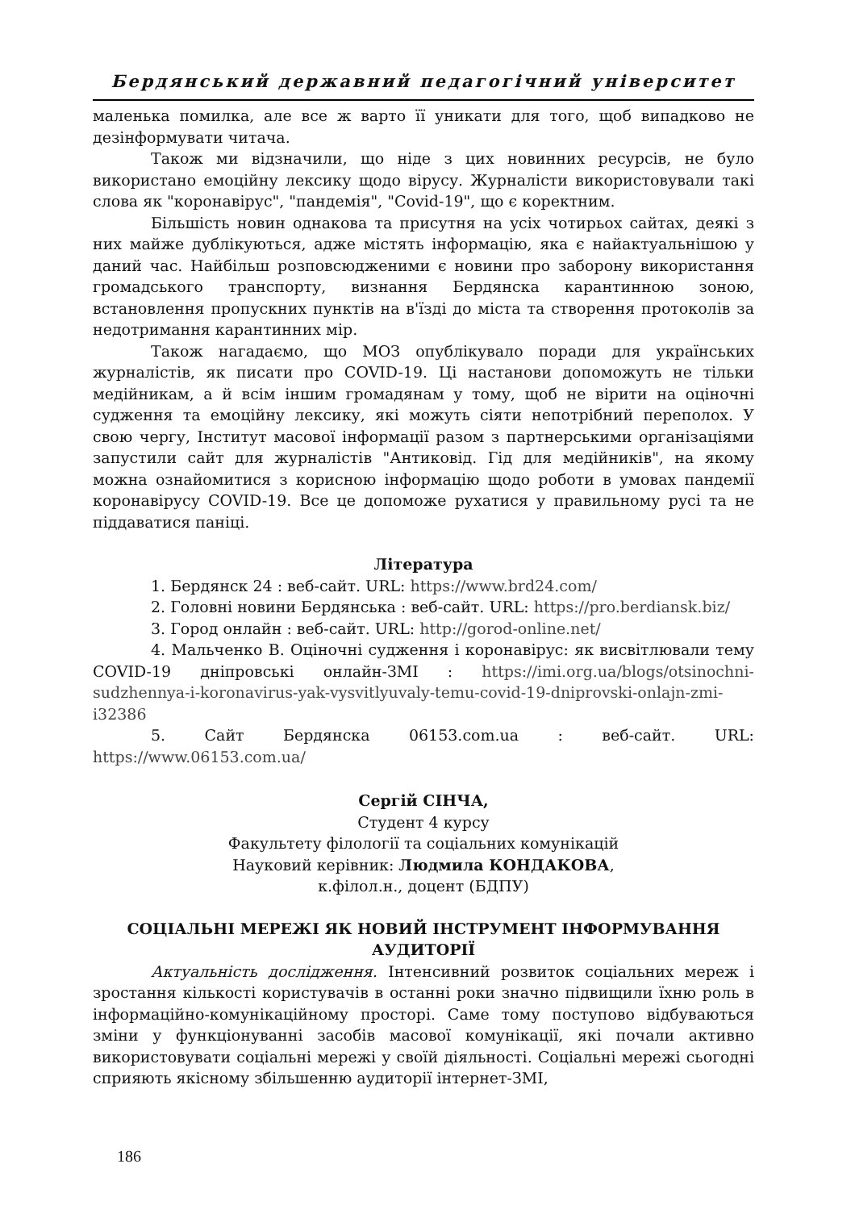Бердянський державний педагогічний університет
маленька помилка, але все ж варто її уникати для того, щоб випадково не дезінформувати читача.
Також ми відзначили, що ніде з цих новинних ресурсів, не було використано емоційну лексику щодо вірусу. Журналісти використовували такі слова як "коронавірус", "пандемія", "Covid-19", що є коректним.
Більшість новин однакова та присутня на усіх чотирьох сайтах, деякі з них майже дублікуються, адже містять інформацію, яка є найактуальнішою у даний час. Найбільш розповсюдженими є новини про заборону використання громадського транспорту, визнання Бердянска карантинною зоною, встановлення пропускних пунктів на в'їзді до міста та створення протоколів за недотримання карантинних мір.
Також нагадаємо, що МОЗ опублікувало поради для українських журналістів, як писати про COVID-19. Ці настанови допоможуть не тільки медійникам, а й всім іншим громадянам у тому, щоб не вірити на оціночні судження та емоційну лексику, які можуть сіяти непотрібний переполох. У свою чергу, Інститут масової інформації разом з партнерськими організаціями запустили сайт для журналістів "Антиковід. Гід для медійників", на якому можна ознайомитися з корисною інформацію щодо роботи в умовах пандемії коронавірусу COVID-19. Все це допоможе рухатися у правильному русі та не піддаватися паніці.
Література
1. Бердянск 24 : веб-сайт. URL: https://www.brd24.com/
2. Головні новини Бердянська : веб-сайт. URL: https://pro.berdiansk.biz/
3. Город онлайн : веб-сайт. URL: http://gorod-online.net/
4. Мальченко В. Оціночні судження і коронавірус: як висвітлювали тему COVID-19 дніпровські онлайн-ЗМІ : https://imi.org.ua/blogs/otsinochni-sudzhennya-i-koronavirus-yak-vysvitlyuvaly-temu-covid-19-dniprovski-onlajn-zmi-i32386
5. Сайт Бердянска 06153.com.ua : веб-сайт. URL: https://www.06153.com.ua/
Сергій СІНЧА,
Студент 4 курсу
Факультету філології та соціальних комунікацій
Науковий керівник: Людмила КОНДАКОВА,
к.філол.н., доцент (БДПУ)
СОЦІАЛЬНІ МЕРЕЖІ ЯК НОВИЙ ІНСТРУМЕНТ ІНФОРМУВАННЯ АУДИТОРІЇ
Актуальність дослідження. Інтенсивний розвиток соціальних мереж і зростання кількості користувачів в останні роки значно підвищили їхню роль в інформаційно-комунікаційному просторі. Саме тому поступово відбуваються зміни у функціонуванні засобів масової комунікації, які почали активно використовувати соціальні мережі у своїй діяльності. Соціальні мережі сьогодні сприяють якісному збільшенню аудиторії інтернет-ЗМІ,
186